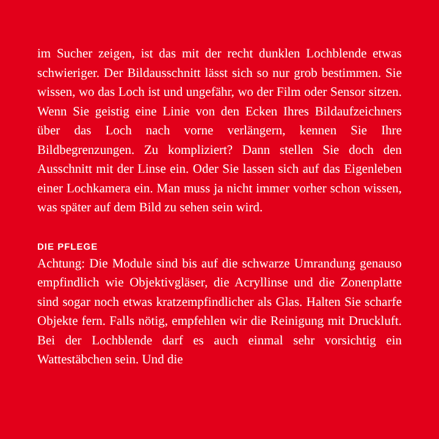im Sucher zeigen, ist das mit der recht dunklen Lochblende etwas schwieriger. Der Bildausschnitt lässt sich so nur grob bestimmen. Sie wissen, wo das Loch ist und ungefähr, wo der Film oder Sensor sitzen. Wenn Sie geistig eine Linie von den Ecken Ihres Bildaufzeichners über das Loch nach vorne verlängern, kennen Sie Ihre Bildbegrenzungen. Zu kompliziert? Dann stellen Sie doch den Ausschnitt mit der Linse ein. Oder Sie lassen sich auf das Eigenleben einer Lochkamera ein. Man muss ja nicht immer vorher schon wissen, was später auf dem Bild zu sehen sein wird.
DIE PFLEGE
Achtung: Die Module sind bis auf die schwarze Umrandung genauso empfindlich wie Objektivgläser, die Acryllinse und die Zonenplatte sind sogar noch etwas kratzempfindlicher als Glas. Halten Sie scharfe Objekte fern. Falls nötig, empfehlen wir die Reinigung mit Druckluft. Bei der Lochblende darf es auch einmal sehr vorsichtig ein Wattestäbchen sein. Und die